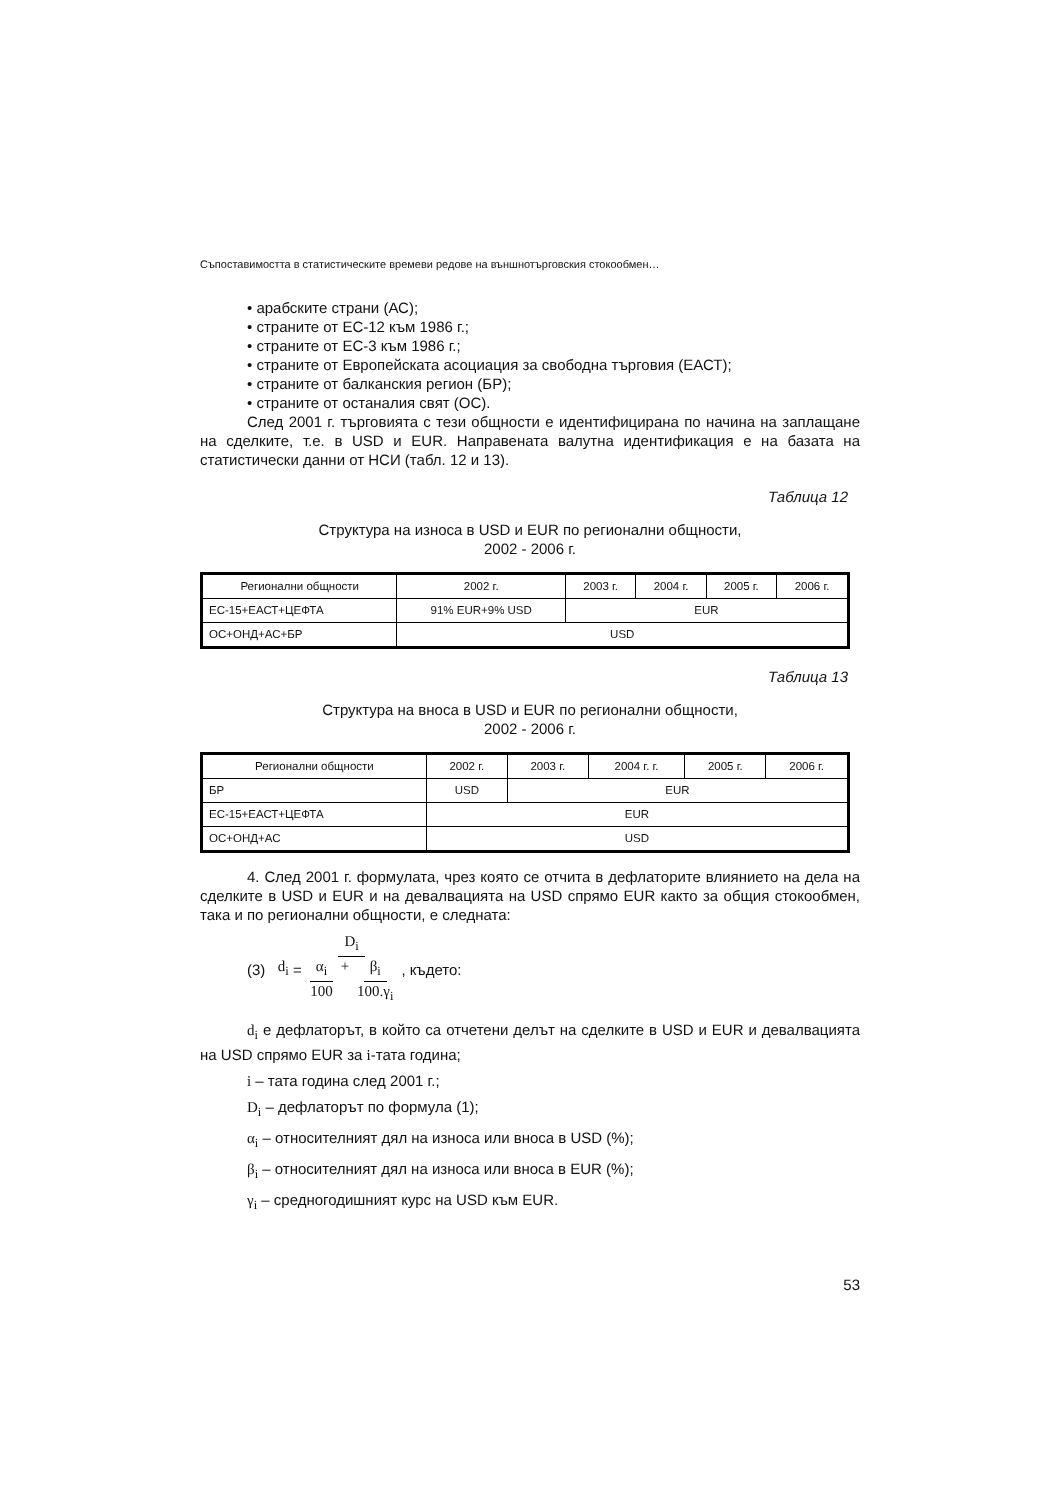Съпоставимостта в статистическите времеви редове на външнотърговския стокообмен…
• арабските страни (АС);
• страните от ЕС-12 към 1986 г.;
• страните от ЕС-3 към 1986 г.;
• страните от Европейската асоциация за свободна търговия (ЕАСТ);
• страните от балканския регион (БР);
• страните от останалия свят (ОС).
След 2001 г. търговията с тези общности е идентифицирана по начина на заплащане на сделките, т.е. в USD и EUR. Направената валутна идентификация е на базата на статистически данни от НСИ (табл. 12 и 13).
Таблица 12
Структура на износа в USD и EUR по регионални общности,
2002 - 2006 г.
| Регионални общности | 2002 г. | 2003 г. | 2004 г. | 2005 г. | 2006 г. |
| --- | --- | --- | --- | --- | --- |
| ЕС-15+ЕАСТ+ЦЕФТА | 91% EUR+9% USD | EUR | | | |
| ОС+ОНД+АС+БР | USD | | | | |
Таблица 13
Структура на вноса в USD и EUR по регионални общности,
2002 - 2006 г.
| Регионални общности | 2002 г. | 2003 г. | 2004 г. г. | 2005 г. | 2006 г. |
| --- | --- | --- | --- | --- | --- |
| БР | USD | EUR | | | |
| ЕС-15+ЕАСТ+ЦЕФТА | EUR | | | | |
| ОС+ОНД+АС | USD | | | | |
4. След 2001 г. формулата, чрез която се отчита в дефлаторите влиянието на дела на сделките в USD и EUR и на девалвацията на USD спрямо EUR както за общия стокообмен, така и по регионални общности, е следната:
(3) d<sub>i</sub> = D<sub>i</sub> α<sub>i</sub> 100 + β<sub>i</sub> 100.γ<sub>i</sub>, където:
d<sub>i</sub> е дефлаторът, в който са отчетени делът на сделките в USD и EUR и девалвацията на USD спрямо EUR за i-тата година;
i – тата година след 2001 г.;
D<sub>i</sub> – дефлаторът по формула (1);
α<sub>i</sub> – относителният дял на износа или вноса в USD (%);
β<sub>i</sub> – относителният дял на износа или вноса в EUR (%);
γ<sub>i</sub> – средногодишният курс на USD към EUR.
53